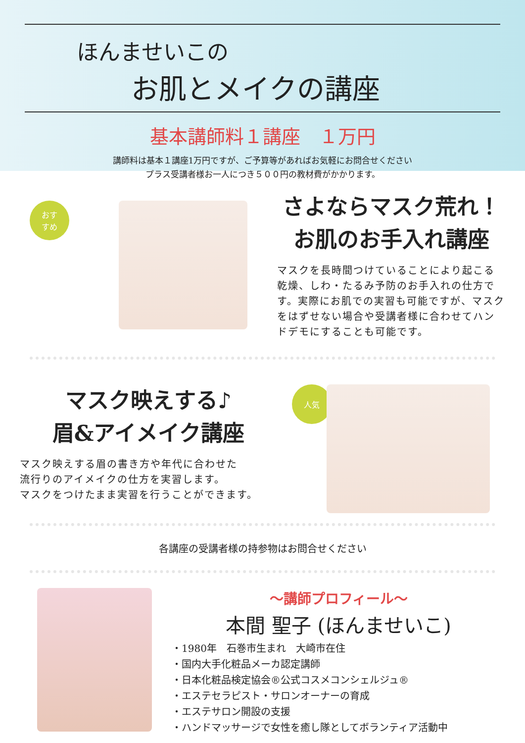ほんませいこの
お肌とメイクの講座
基本講師料１講座　１万円
講師料は基本１講座1万円ですが、ご予算等があればお気軽にお問合せください
プラス受講者様お一人につき５００円の教材費がかかります。
おす
すめ
さよならマスク荒れ！
お肌のお手入れ講座
マスクを長時間つけていることにより起こる乾燥、しわ・たるみ予防のお手入れの仕方です。実際にお肌での実習も可能ですが、マスクをはずせない場合や受講者様に合わせてハンドデモにすることも可能です。
マスク映えする♪
眉&アイメイク講座
マスク映えする眉の書き方や年代に合わせた
流行りのアイメイクの仕方を実習します。
マスクをつけたまま実習を行うことができます。
人気
各講座の受講者様の持参物はお問合せください
～講師プロフィール～
本間 聖子 (ほんませいこ)
・1980年　石巻市生まれ　大崎市在住
・国内大手化粧品メーカ認定講師
・日本化粧品検定協会®公式コスメコンシェルジュ®
・エステセラピスト・サロンオーナーの育成
・エステサロン開設の支援
・ハンドマッサージで女性を癒し隊としてボランティア活動中